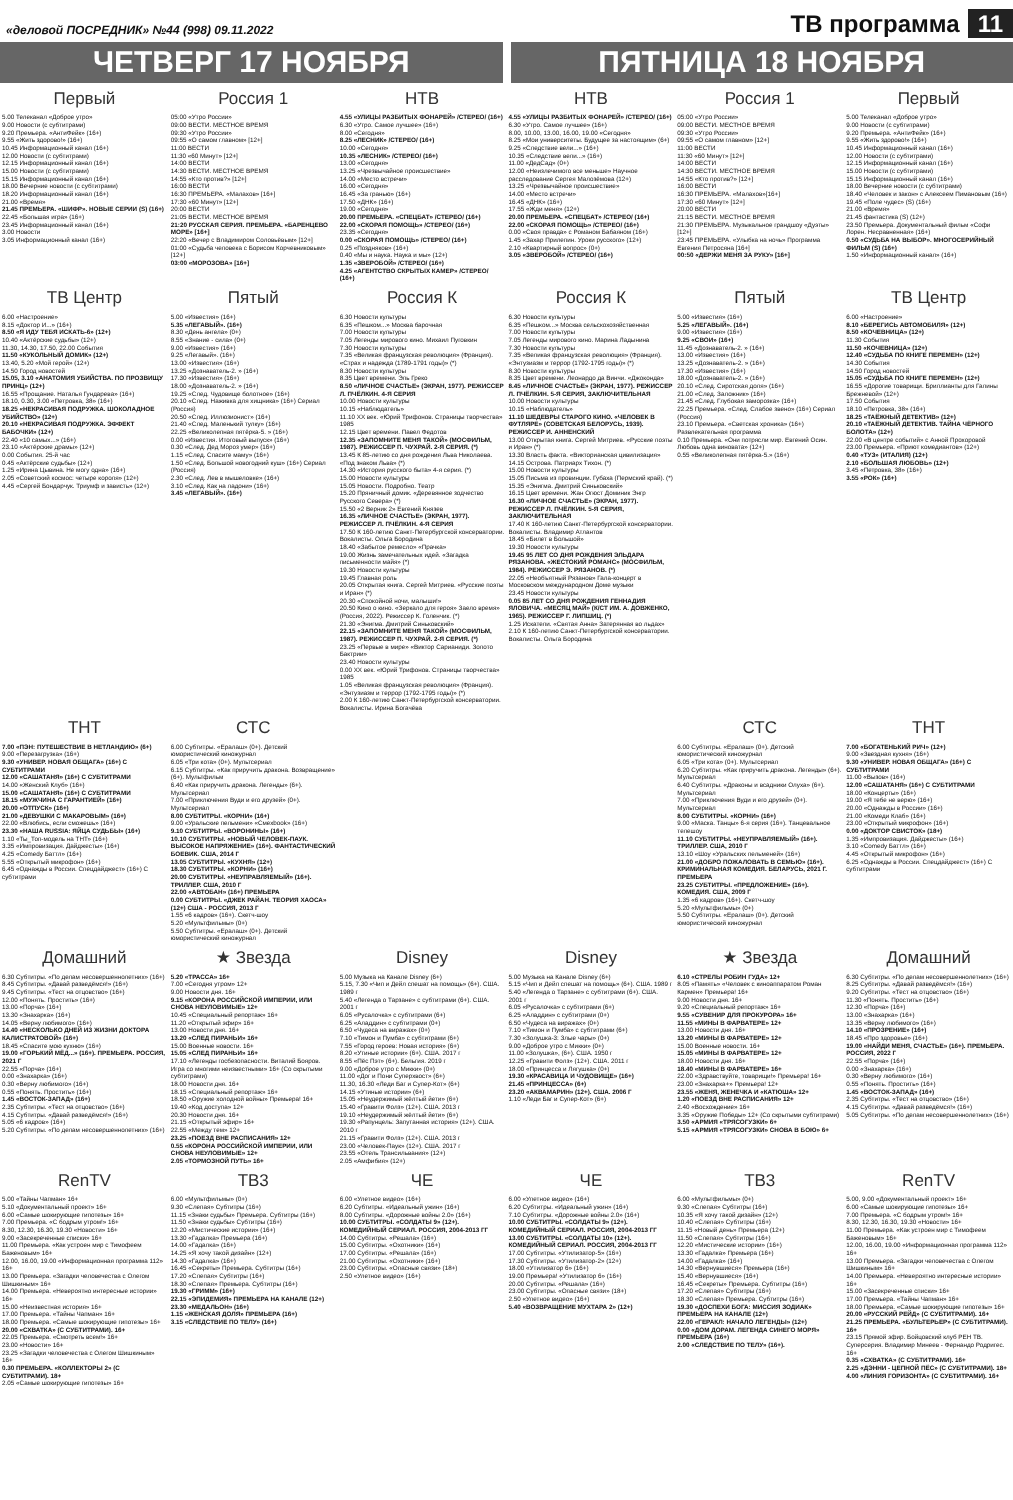«деловой ПОСРЕДНИК» №44 (998) 09.11.2022
ТВ программа 11
ЧЕТВЕРГ 17 НОЯБРЯ ПЯТНИЦА 18 НОЯБРЯ
Первый
Россия 1
НТВ
НТВ
Россия 1
Первый
5.00 Телеканал «Доброе утро»
9.00 Новости (с субтитрами)
9.20 Премьера. «АнтиФейк» (16+)
9.55 «Жить здорово!» (16+)
10.45 Информационный канал (16+)
12.00 Новости (с субтитрами)
12.15 Информационный канал (16+)
15.00 Новости (с субтитрами)
15.15 Информационный канал (16+)
18.00 Вечерние новости (с субтитрами)
18.20 Информационный канал (16+)
21.00 «Время»
21.45 ПРЕМЬЕРА. «ШИФР». НОВЫЕ СЕРИИ (S) (16+)
22.45 «Большая игра» (16+)
23.45 Информационный канал (16+)
3.00 Новости
3.05 Информационный канал (16+)
05:00 «Утро России»
09:00 ВЕСТИ. МЕСТНОЕ ВРЕМЯ
09:30 «Утро России»
09:55 «О самом главном» [12+]
11:00 ВЕСТИ
11:30 «60 Минут» [12+]
14:00 ВЕСТИ
14:30 ВЕСТИ. МЕСТНОЕ ВРЕМЯ
14:55 «Кто против?» [12+]
16:00 ВЕСТИ
16:30 ПРЕМЬЕРА. «Малахов» [16+]
17:30 «60 Минут» [12+]
20:00 ВЕСТИ
21:05 ВЕСТИ. МЕСТНОЕ ВРЕМЯ
21:20 РУССКАЯ СЕРИЯ. ПРЕМЬЕРА. «БАРЕНЦЕВО МОРЕ» [16+]
22:20 «Вечер с Владимиром Соловьёвым» [12+]
01:00 «Судьба человека с Борисом Корчевниковым» [12+]
03:00 «МОРОЗОВА» [16+]
4.55 «УЛИЦЫ РАЗБИТЫХ ФОНАРЕЙ» /СТЕРЕО/ (16+)
6.30 «Утро. Самое лучшее» (16+)
8.00 «Сегодня»
8.25 «ЛЕСНИК» /СТЕРЕО/ (16+)
10.00 «Сегодня»
10.35 «ЛЕСНИК» /СТЕРЕО/ (16+)
13.00 «Сегодня»
13.25 «Чрезвычайное происшествие»
14.00 «Место встречи»
16.00 «Сегодня»
16.45 «За гранью» (16+)
17.50 «ДНК» (16+)
19.00 «Сегодня»
20.00 ПРЕМЬЕРА. «СПЕЦБАТ» /СТЕРЕО/ (16+)
22.00 «СКОРАЯ ПОМОЩЬ» /СТЕРЕО/ (16+)
23.35 «Сегодня»
0.00 «СКОРАЯ ПОМОЩЬ» /СТЕРЕО/ (16+)
0.25 «Поздняков» (16+)
0.40 «Мы и наука. Наука и мы» (12+)
1.35 «ЗВЕРОБОЙ» /СТЕРЕО/ (16+)
4.25 «АГЕНТСТВО СКРЫТЫХ КАМЕР» /СТЕРЕО/ (16+)
4.55 «УЛИЦЫ РАЗБИТЫХ ФОНАРЕЙ» /СТЕРЕО/ (16+)
6.30 «Утро. Самое лучшее» (16+)
8.00, 10.00, 13.00, 16.00, 19.00 «Сегодня»
8.25 «Мои университеты. Будущее за настоящим» (6+)
9.25 «Следствие вели...» (16+)
10.35 «Следствие вели...» (16+)
11.00 «ДедСад» (0+)
12.00 «Неизлечимого все меньше» Научное расследование Сергея Малозёмова (12+)
13.25 «Чрезвычайное происшествие»
14.00 «Место встречи»
16.45 «ДНК» (16+)
17.55 «Жди меня» (12+)
20.00 ПРЕМЬЕРА. «СПЕЦБАТ» /СТЕРЕО/ (16+)
22.00 «СКОРАЯ ПОМОЩЬ» /СТЕРЕО/ (16+)
0.00 «Своя правда» с Романом Бабаяном (16+)
1.45 «Захар Прилепин. Уроки русского» (12+)
2.10 «Квартирный вопрос» (0+)
3.05 «ЗВЕРОБОЙ» /СТЕРЕО/ (16+)
05:00 «Утро России»
09:00 ВЕСТИ. МЕСТНОЕ ВРЕМЯ
09:30 «Утро России»
09:55 «О самом главном» [12+]
11:00 ВЕСТИ
11:30 «60 Минут» [12+]
14:00 ВЕСТИ
14:30 ВЕСТИ. МЕСТНОЕ ВРЕМЯ
14:55 «Кто против?» [12+]
16:00 ВЕСТИ
16:30 ПРЕМЬЕРА. «Малахов»[16+]
17:30 «60 Минут» [12+]
20:00 ВЕСТИ
21:15 ВЕСТИ. МЕСТНОЕ ВРЕМЯ
21:30 ПРЕМЬЕРА. Музыкальное грандшоу «Дуэты» [12+]
23:45 ПРЕМЬЕРА. «Улыбка на ночь» Программа Евгения Петросяна [16+]
00:50 «ДЕРЖИ МЕНЯ ЗА РУКУ» [16+]
5.00 Телеканал «Доброе утро»
9.00 Новости (с субтитрами)
9.20 Премьера. «АнтиФейк» (16+)
9.55 «Жить здорово!» (16+)
10.45 Информационный канал (16+)
12.00 Новости (с субтитрами)
12.15 Информационный канал (16+)
15.00 Новости (с субтитрами)
15.15 Информационный канал (16+)
18.00 Вечерние новости (с субтитрами)
18.40 «Человек и закон» с Алексеем Пимановым (16+)
19.45 «Поле чудес» (S) (16+)
21.00 «Время»
21.45 фантастика (S) (12+)
23.50 Премьера. Документальный фильм «Софи Лорен. Несравненная» (16+)
0.50 «СУДЬБА НА ВЫБОР». МНОГОСЕРИЙНЫЙ ФИЛЬМ (S) (16+)
1.50 «Информационный канал» (16+)
ТВ Центр
Пятый
Россия К
Россия К
Пятый
ТВ Центр
6.00 «Настроение»
8.15 «Доктор И...» (16+)
8.50 «Я ИДУ ТЕБЯ ИСКАТЬ-6» (12+)
10.40 «Актёрские судьбы» (12+)
11.30, 14.30, 17.50, 22.00 События
11.50 «КУКОЛЬНЫЙ ДОМИК» (12+)
13.40, 5.20 «Мой герой» (12+)
14.50 Город новостей
15.05, 3.10 «АНАТОМИЯ УБИЙСТВА. ПО ПРОЗВИЩУ ПРИНЦ» (12+)
16.55 «Прощание. Наталья Гундарева» (16+)
18.10, 0.30, 3.00 «Петровка, 38» (16+)
18.25 «НЕКРАСИВАЯ ПОДРУЖКА. ШОКОЛАДНОЕ УБИЙСТВО» (12+)
20.10 «НЕКРАСИВАЯ ПОДРУЖКА. ЭФФЕКТ БАБОЧКИ» (12+)
22.40 «10 самых...» (16+)
23.10 «Актёрские драмы» (12+)
0.00 События. 25-й час
0.45 «Актёрские судьбы» (12+)
1.25 «Ирина Цывина. Не могу одна» (16+)
2.05 «Советский космос: четыре короля» (12+)
4.45 «Сергей Бондарчук. Триумф и зависть» (12+)
5.00 «Известия» (16+)
5.35 «ЛЕГАВЫЙ». (16+)
8.30 «День ангела» (0+)
8.55 «Знание - сила» (0+)
9.00 «Известия» (16+)
9.25 «Легавый». (16+)
13.00 «Известия» (16+)
13.25 «Дознаватель-2. » (16+)
17.30 «Известия» (16+)
18.00 «Дознаватель-2. » (16+)
19.25 «След. Чудовище болотное» (16+)
20.10 «След. Наживка для хищника» (16+) Сериал (Россия)
20.50 «След. Иллюзионист» (16+)
21.40 «След. Маленький тулку» (16+)
22.25 «Великолепная пятёрка-5. » (16+)
0.00 «Известия. Итоговый выпуск» (16+)
0.30 «След. Дед Мороз умер» (16+)
1.15 «След. Спасите маму» (16+)
1.50 «След. Большой новогодний куш» (16+) Сериал (Россия)
2.30 «След. Лев в мышеловке» (16+)
3.10 «След. Как на ладони» (16+)
3.45 «ЛЕГАВЫЙ». (16+)
6.30 Новости культуры
6.35 «Пешком...» Москва барочная
7.00 Новости культуры
7.05 Легенды мирового кино. Михаил Пуговкин
7.30 Новости культуры
7.35 «Великая французская революция» (Франция). «Страх и надежда (1789-1791 годы)» (*)
8.30 Новости культуры
8.35 Цвет времени. Эль Греко
8.50 «ЛИЧНОЕ СЧАСТЬЕ» (ЭКРАН, 1977). РЕЖИССЕР Л. ПЧЁЛКИН. 4-Я СЕРИЯ
10.00 Новости культуры
10.15 «Наблюдатель»
11.10 XX век. «Юрий Трифонов. Страницы творчества» 1985
12.15 Цвет времени. Павел Федотов
12.35 «ЗАПОМНИТЕ МЕНЯ ТАКОЙ» (МОСФИЛЬМ, 1987). РЕЖИССЕР П. ЧУХРАЙ. 2-Я СЕРИЯ. (*)
13.45 К 85-летию со дня рождения Льва Николаева. «Под знаком Льва» (*)
14.30 «История русского быта» 4-я серия. (*)
15.00 Новости культуры
15.05 Новости. Подробно. Театр
15.20 Пряничный домик. «Деревянное зодчество Русского Севера» (*)
15.50 «2 Верник 2» Евгений Князев
16.35 «ЛИЧНОЕ СЧАСТЬЕ» (ЭКРАН, 1977). РЕЖИССЕР Л. ПЧЁЛКИН. 4-Я СЕРИЯ
17.50 К 160-летию Санкт-Петербургской консерватории. Вокалисты. Ольга Бородина
18.40 «Забытое ремесло» «Прачка»
19.00 Жизнь замечательных идей. «Загадка письменности майя» (*)
19.30 Новости культуры
19.45 Главная роль
20.05 Открытая книга. Сергей Митриев. «Русские поэты и Иран» (*)
20.30 «Спокойной ночи, малыши!»
20.50 Кино о кино. «Зеркало для героя» Заело время» (Россия, 2022). Режиссер К. Голенчик. (*)
21.30 «Энигма. Дмитрий Синьковский»
22.15 «ЗАПОМНИТЕ МЕНЯ ТАКОЙ» (МОСФИЛЬМ, 1987). РЕЖИССЕР П. ЧУХРАЙ. 2-Я СЕРИЯ. (*)
23.25 «Первые в мире» «Виктор Сарианиди. Золото Бактрии»
23.40 Новости культуры
0.00 XX век. «Юрий Трифонов. Страницы творчества» 1985
1.05 «Великая французская революция» (Франция). «Энтузиазм и террор (1792-1795 годы)» (*)
2.00 К 160-летию Санкт-Петербургской консерватории. Вокалисты. Ирина Богачёва
6.30 Новости культуры
6.35 «Пешком...» Москва сельскохозяйственная
7.00 Новости культуры
7.05 Легенды мирового кино. Марина Ладынина
7.30 Новости культуры
7.35 «Великая французская революция» (Франция). «Энтузиазм и террор (1792-1795 годы)» (*)
8.30 Новости культуры
8.35 Цвет времени. Леонардо да Винчи. «Джоконда»
8.45 «ЛИЧНОЕ СЧАСТЬЕ» (ЭКРАН, 1977). РЕЖИССЕР Л. ПЧЁЛКИН. 5-Я СЕРИЯ, ЗАКЛЮЧИТЕЛЬНАЯ
10.00 Новости культуры
10.15 «Наблюдатель»
11.10 ШЕДЕВРЫ СТАРОГО КИНО. «ЧЕЛОВЕК В ФУТЛЯРЕ» (СОВЕТСКАЯ БЕЛОРУСЬ, 1939). РЕЖИССЕР И. АННЕНСКИЙ
13.00 Открытая книга. Сергей Митриев. «Русские поэты и Иран» (*)
13.30 Власть факта. «Викторианская цивилизация»
14.15 Острова. Патриарх Тихон. (*)
15.00 Новости культуры
15.05 Письма из провинции. Губаха (Пермский край). (*)
15.35 «Энигма. Дмитрий Синьковский»
16.15 Цвет времени. Жан Огюст Доминик Энгр
16.30 «ЛИЧНОЕ СЧАСТЬЕ» (ЭКРАН, 1977). РЕЖИССЕР Л. ПЧЁЛКИН. 5-Я СЕРИЯ, ЗАКЛЮЧИТЕЛЬНАЯ
17.40 К 160-летию Санкт-Петербургской консерватории. Вокалисты. Владимир Атлантов
18.45 «Билет в Большой»
19.30 Новости культуры
19.45 95 ЛЕТ СО ДНЯ РОЖДЕНИЯ ЭЛЬДАРА РЯЗАНОВА. «ЖЕСТОКИЙ РОМАНС» (МОСФИЛЬМ, 1984). РЕЖИССЕР Э. РЯЗАНОВ. (*)
22.05 «Необъятный Рязанов» Гала-концерт в Московском международном Доме музыки
23.45 Новости культуры
0.05 85 ЛЕТ СО ДНЯ РОЖДЕНИЯ ГЕННАДИЯ ЯЛОВИЧА. «МЕСЯЦ МАЙ» (К/СТ ИМ. А. ДОВЖЕНКО, 1965). РЕЖИССЕР Г. ЛИПШИЦ. (*)
1.25 Искатели. «Святая Анна» Затерянная во льдах»
2.10 К 160-летию Санкт-Петербургской консерватории. Вокалисты. Ольга Бородина
5.00 «Известия» (16+)
5.25 «ЛЕГАВЫЙ». (16+)
9.00 «Известия» (16+)
9.25 «СВОИ» (16+)
11.45 «Дознаватель-2. » (16+)
13.00 «Известия» (16+)
13.25 «Дознаватель-2. » (16+)
17.30 «Известия» (16+)
18.00 «Дознаватель-2. » (16+)
20.10 «След. Сиротская доля» (16+)
21.00 «След. Заложник» (16+)
21.45 «След. Глубокая заморозка» (16+)
22.25 Премьера. «След. Слабое звено» (16+) Сериал (Россия)
23.10 Премьера. «Светская хроника» (16+) Развлекательная программа
0.10 Премьера. «Они потрясли мир. Евгений Осин. Любовь одна виновата» (12+)
0.55 «Великолепная пятёрка-5.» (16+)
6.00 «Настроение»
8.10 «БЕРЕГИСЬ АВТОМОБИЛЯ» (12+)
8.50 «КОЧЕВНИЦА» (12+)
11.30 События
11.50 «КОЧЕВНИЦА» (12+)
12.40 «СУДЬБА ПО КНИГЕ ПЕРЕМЕН» (12+)
14.30 События
14.50 Город новостей
15.05 «СУДЬБА ПО КНИГЕ ПЕРЕМЕН» (12+)
16.55 «Дорогие товарищи. Бриллианты для Галины Брежневой» (12+)
17.50 События
18.10 «Петровка, 38» (16+)
18.25 «ТАЁЖНЫЙ ДЕТЕКТИВ» (12+)
20.10 «ТАЁЖНЫЙ ДЕТЕКТИВ. ТАЙНА ЧЁРНОГО БОЛОТА» (12+)
22.00 «В центре событий» с Анной Прохоровой
23.00 Премьера. «Приют комедиантов» (12+)
0.40 «ТУЗ» (ИТАЛИЯ) (12+)
2.10 «БОЛЬШАЯ ЛЮБОВЬ» (12+)
3.45 «Петровка, 38» (16+)
3.55 «РОК» (16+)
ТНТ
СТС
СТС
ТНТ
7.00 «ПЭН: ПУТЕШЕСТВИЕ В НЕТЛАНДИЮ» (6+)
9.00 «Перезагрузка» (16+)
9.30 «УНИВЕР. НОВАЯ ОБЩАГА» (16+) С СУБТИТРАМИ
12.00 «САШАТАНЯ» (16+) С СУБТИТРАМИ
14.00 «Женский Клуб» (16+)
15.00 «САШАТАНЯ» (16+) С СУБТИТРАМИ
18.15 «МУЖЧИНА С ГАРАНТИЕЙ» (16+)
20.00 «ОТПУСК» (16+)
21.00 «ДЕВУШКИ С МАКАРОВЫМ» (16+)
22.00 «Влюбись, если сможешь» (16+)
23.30 «НАША RUSSIA: ЯЙЦА СУДЬБЫ» (16+)
1.10 «Ты_Топ-модель на ТНТ» (16+)
3.35 «Импровизация. Дайджесты» (16+)
4.25 «Comedy Баттл» (16+)
5.55 «Открытый микрофон» (16+)
6.45 «Однажды в России. Спецдайджест» (16+) С субтитрами
6.00 Субтитры. «Ералаш» (0+). Детский юмористический киножурнал
6.05 «Три кота» (0+). Мультсериал
6.15 Субтитры. «Как приручить дракона. Возвращение» (6+). Мультфильм
6.40 «Как приручить дракона. Легенды» (6+). Мультсериал
7.00 «Приключения Вуди и его друзей» (0+). Мультсериал
8.00 СУБТИТРЫ. «КОРНИ» (16+)
9.00 «Уральские пельмени» «Смехbook» (16+)
9.10 СУБТИТРЫ. «ВОРОНИНЫ» (16+)
10.10 СУБТИТРЫ. «НОВЫЙ ЧЕЛОВЕК-ПАУК. ВЫСОКОЕ НАПРЯЖЕНИЕ» (16+). ФАНТАСТИЧЕСКИЙ БОЕВИК. США, 2014 Г
13.05 СУБТИТРЫ. «КУХНЯ» (12+)
18.30 СУБТИТРЫ. «КОРНИ» (16+)
20.00 СУБТИТРЫ. «НЕУПРАВЛЯЕМЫЙ» (16+). ТРИЛЛЕР. США, 2010 Г
22.00 «АВТОБАН» (16+) ПРЕМЬЕРА
0.00 СУБТИТРЫ. «ДЖЕК РАЙАН. ТЕОРИЯ ХАОСА» (12+) США - РОССИЯ, 2013 Г
1.55 «6 кадров» (16+). Скетч-шоу
5.20 «Мультфильмы» (0+)
5.50 Субтитры. «Ералаш» (0+). Детский юмористический киножурнал
6.00 Субтитры. «Ералаш» (0+). Детский юмористический киножурнал
6.05 «Три кота» (0+). Мультсериал
6.20 Субтитры. «Как приручить дракона. Легенды» (6+). Мультсериал
6.40 Субтитры. «Драконы и всадники Олуха» (6+). Мультсериал
7.00 «Приключения Вуди и его друзей» (0+). Мультсериал
8.00 СУБТИТРЫ. «КОРНИ» (16+)
9.00 «Маска. Танцы» 6-я серия (16+). Танцевальное телешоу
11.10 СУБТИТРЫ. «НЕУПРАВЛЯЕМЫЙ» (16+). ТРИЛЛЕР. США, 2010 Г
13.10 «Шоу «Уральских пельменей» (16+)
21.00 «ДОБРО ПОЖАЛОВАТЬ В СЕМЬЮ» (16+). КРИМИНАЛЬНАЯ КОМЕДИЯ. БЕЛАРУСЬ, 2021 Г. ПРЕМЬЕРА
23.25 СУБТИТРЫ. «ПРЕДЛОЖЕНИЕ» (16+). КОМЕДИЯ. США, 2009 Г
1.35 «6 кадров» (16+). Скетч-шоу
5.20 «Мультфильмы» (0+)
5.50 Субтитры. «Ералаш» (0+). Детский юмористический киножурнал
7.00 «БОГАТЕНЬКИЙ РИЧ» (12+)
9.00 «Звездная кухня» (16+)
9.30 «УНИВЕР. НОВАЯ ОБЩАГА» (16+) С СУБТИТРАМИ
11.00 «Вызов» (16+)
12.00 «САШАТАНЯ» (16+) С СУБТИТРАМИ
18.00 «Концерты» (16+)
19.00 «Я тебе не верю» (16+)
20.00 «Однажды в России» (16+)
21.00 «Комеди Клаб» (16+)
23.00 «Открытый микрофон» (16+)
0.00 «ДОКТОР СВИСТОК» (18+)
1.35 «Импровизация. Дайджесты» (16+)
3.10 «Comedy Баттл» (16+)
4.45 «Открытый микрофон» (16+)
6.25 «Однажды в России. Спецдайджест» (16+) С субтитрами
Домашний
★ Звезда
Disney
Disney
★ Звезда
Домашний
6.30 Субтитры. «По делам несовершеннолетних» (16+)
8.45 Субтитры. «Давай разведёмся!» (16+)
9.45 Субтитры. «Тест на отцовство» (16+)
12.00 «Понять. Простить» (16+)
13.00 «Порча» (16+)
13.30 «Знахарка» (16+)
14.05 «Верну любимого» (16+)
14.40 «НЕСКОЛЬКО ДНЕЙ ИЗ ЖИЗНИ ДОКТОРА КАЛИСТРАТОВОЙ» (16+)
18.45 «Спасите мою кухню» (16+)
19.00 «ГОРЬКИЙ МЁД...» (16+). ПРЕМЬЕРА. РОССИЯ, 2021 Г
22.55 «Порча» (16+)
0.00 «Знахарка» (16+)
0.30 «Верну любимого» (16+)
0.55 «Понять. Простить» (16+)
1.45 «ВОСТОК-ЗАПАД» (16+)
2.35 Субтитры. «Тест на отцовство» (16+)
4.15 Субтитры. «Давай разведёмся!» (16+)
5.05 «6 кадров» (16+)
5.20 Субтитры. «По делам несовершеннолетних» (16+)
5.20 «ТРАССА» 16+
7.00 «Сегодня утром» 12+
9.00 Новости дня. 16+
9.15 «КОРОНА РОССИЙСКОЙ ИМПЕРИИ, ИЛИ СНОВА НЕУЛОВИМЫЕ» 12+
10.45 «Специальный репортаж» 16+
11.20 «Открытый эфир» 16+
13.00 Новости дня. 16+
13.20 «СЛЕД ПИРАНЬИ» 16+
15.00 Военные новости. 16+
15.05 «СЛЕД ПИРАНЬИ» 16+
17.10 «Легенды госбезопасности. Виталий Бояров. Игра со многими неизвестными» 16+ (Со скрытыми субтитрами)
18.00 Новости дня. 16+
18.15 «Специальный репортаж» 16+
18.50 «Оружие холодной войны» Премьера! 16+
19.40 «Код доступа» 12+
20.30 Новости дня. 16+
21.15 «Открытый эфир» 16+
22.55 «Между тем» 12+
23.25 «ПОЕЗД ВНЕ РАСПИСАНИЯ» 12+
0.55 «КОРОНА РОССИЙСКОЙ ИМПЕРИИ, ИЛИ СНОВА НЕУЛОВИМЫЕ» 12+
2.05 «ТОРМОЗНОЙ ПУТЬ» 16+
5.00 Музыка на Канале Disney (6+)
5.15, 7.30 «Чип и Дейл спешат на помощь» (6+). США. 1989 г
5.40 «Легенда о Тарзане» с субтитрами (6+). США. 2001 г
6.05 «Русалочка» с субтитрами (6+)
6.25 «Аладдин» с субтитрами (0+)
6.50 «Чудеса на виражах» (0+)
7.10 «Тимон и Пумба» с субтитрами (6+)
7.55 «Город героев: Новая история» (6+)
8.20 «Утиные истории» (6+). США. 2017 г
8.55 «Пёс Пэт» (6+). Бельгия. 2019 г
9.00 «Доброе утро с Микки» (0+)
11.00 «Дог и Пони Суперхвост» (6+)
11.30, 16.30 «Леди Баг и Супер-Кот» (6+)
14.15 «Утиные истории» (6+)
15.05 «Неудержимый жёлтый йети» (6+)
15.40 «Гравити Фолз» (12+). США. 2013 г
19.10 «Неудержимый жёлтый йети» (6+)
19.30 «Рапунцель: Запутанная история» (12+). США. 2010 г
21.15 «Гравити Фолз» (12+). США. 2013 г
23.00 «Человек-Паук» (12+). США. 2017 г
23.55 «Отель Трансильвания» (12+)
2.05 «Амфибия» (12+)
5.00 Музыка на Канале Disney (6+)
5.15 «Чип и Дейл спешат на помощь» (6+). США. 1989 г
5.40 «Легенда о Тарзане» с субтитрами (6+). США. 2001 г
6.05 «Русалочка» с субтитрами (6+)
6.25 «Аладдин» с субтитрами (0+)
6.50 «Чудеса на виражах» (0+)
7.10 «Тимон и Пумба» с субтитрами (6+)
7.30 «Золушка-3: Злые чары» (0+)
9.00 «Доброе утро с Микки» (0+)
11.00 «Золушка», (6+). США. 1950 г
12.25 «Гравити Фолз» (12+). США. 2011 г
18.00 «Принцесса и Лягушка» (0+)
19.30 «КРАСАВИЦА И ЧУДОВИЩЕ» (16+)
21.45 «ПРИНЦЕССА» (6+)
23.20 «АКВАМАРИН» (12+). США. 2006 Г
1.10 «Леди Баг и Супер-Кот» (6+)
6.10 «СТРЕЛЫ РОБИН ГУДА» 12+
8.05 «Память» «Человек с киноаппаратом Роман Кармен» Премьера! 16+
9.00 Новости дня. 16+
9.20 «Специальный репортаж» 16+
9.55 «СУВЕНИР ДЛЯ ПРОКУРОРА» 16+
11.55 «МИНЫ В ФАРВАТЕРЕ» 12+
13.00 Новости дня. 16+
13.20 «МИНЫ В ФАРВАТЕРЕ» 12+
15.00 Военные новости. 16+
15.05 «МИНЫ В ФАРВАТЕРЕ» 12+
18.00 Новости дня. 16+
18.40 «МИНЫ В ФАРВАТЕРЕ» 16+
22.00 «Здравствуйте, товарищи!» Премьера! 16+
23.00 «Знахарка+» Премьера! 12+
23.55 «ЖЕНЯ, ЖЕНЕЧКА И «КАТЮША» 12+
1.20 «ПОЕЗД ВНЕ РАСПИСАНИЯ» 12+
2.40 «Восхождение» 16+
3.35 «Оружие Победы» 12+ (Со скрытыми субтитрами)
3.50 «АРМИЯ «ТРЯСОГУЗКИ» 6+
5.15 «АРМИЯ «ТРЯСОГУЗКИ» СНОВА В БОЮ» 6+
6.30 Субтитры. «По делам несовершеннолетних» (16+)
8.25 Субтитры. «Давай разведёмся!» (16+)
9.20 Субтитры. «Тест на отцовство» (16+)
11.30 «Понять. Простить» (16+)
12.30 «Порча» (16+)
13.00 «Знахарка» (16+)
13.35 «Верну любимого» (16+)
14.10 «ПРОЗРЕНИЕ» (16+)
18.45 «Про здоровье» (16+)
19.00 «НАЙДИ МЕНЯ, СЧАСТЬЕ» (16+). ПРЕМЬЕРА. РОССИЯ, 2022 Г
22.55 «Порча» (16+)
0.00 «Знахарка» (16+)
0.30 «Верну любимого» (16+)
0.55 «Понять. Простить» (16+)
1.45 «ВОСТОК-ЗАПАД» (16+)
2.35 Субтитры. «Тест на отцовство» (16+)
4.15 Субтитры. «Давай разведёмся!» (16+)
5.05 Субтитры. «По делам несовершеннолетних» (16+)
RenTV
ТВ3
ЧЕ
ЧЕ
ТВ3
RenTV
5.00 «Тайны Чапман» 16+
5.10 «Документальный проект» 16+
6.00 «Самые шокирующие гипотезы» 16+
7.00 Премьера. «С бодрым утром!» 16+
8.30, 12.30, 16.30, 19.30 «Новости» 16+
9.00 «Засекреченные списки» 16+
11.00 Премьера. «Как устроен мир с Тимофеем Баженовым» 16+
12.00, 16.00, 19.00 «Информационная программа 112» 16+
13.00 Премьера. «Загадки человечества с Олегом Шишкиным» 16+
14.00 Премьера. «Невероятно интересные истории» 16+
15.00 «Неизвестная история» 16+
17.00 Премьера. «Тайны Чапман» 16+
18.00 Премьера. «Самые шокирующие гипотезы» 16+
20.00 «СХВАТКА» (С СУБТИТРАМИ). 16+
22.05 Премьера. «Смотреть всем!» 16+
23.00 «Новости» 16+
23.25 «Загадки человечества с Олегом Шишкиным» 16+
0.30 ПРЕМЬЕРА. «КОЛЛЕКТОРЫ 2» (С СУБТИТРАМИ). 18+
2.05 «Самые шокирующие гипотезы» 16+
6.00 «Мультфильмы» (0+)
9.30 «Слепая» Субтитры (16+)
11.15 «Знаки судьбы» Премьера. Субтитры (16+)
11.50 «Знаки судьбы» Субтитры (16+)
12.20 «Мистические истории» (16+)
13.30 «Гадалка» Премьера (16+)
14.00 «Гадалка» (16+)
14.25 «Я хочу такой дизайн» (12+)
14.30 «Гадалка» (16+)
16.45 «Секреты» Премьера. Субтитры (16+)
17.20 «Слепая» Субтитры (16+)
18.30 «Слепая» Премьера. Субтитры (16+)
19.30 «ГРИММ» (16+)
22.15 «ЭПИДЕМИЯ» ПРЕМЬЕРА НА КАНАЛЕ (12+)
23.30 «МЕДАЛЬОН» (16+)
1.15 «ЖЕНСКАЯ ДОЛЯ» ПРЕМЬЕРА (16+)
3.15 «СЛЕДСТВИЕ ПО ТЕЛУ» (16+)
6.00 «Улетное видео» (16+)
6.20 Субтитры. «Идеальный ужин» (16+)
8.00 Субтитры. «Дорожные войны 2.0» (16+)
10.00 СУБТИТРЫ. «СОЛДАТЫ 9» (12+). КОМЕДИЙНЫЙ СЕРИАЛ. РОССИЯ, 2004-2013 ГГ
14.00 Субтитры. «Решала» (16+)
15.00 Субтитры. «Охотники» (16+)
17.00 Субтитры. «Решала» (16+)
21.00 Субтитры. «Охотники» (16+)
23.00 Субтитры. «Опасные связи» (18+)
2.50 «Улетное видео» (16+)
6.00 «Улетное видео» (16+)
6.20 Субтитры. «Идеальный ужин» (16+)
7.10 Субтитры. «Дорожные войны 2.0» (16+)
10.00 СУБТИТРЫ. «СОЛДАТЫ 9» (12+). КОМЕДИЙНЫЙ СЕРИАЛ. РОССИЯ, 2004-2013 ГГ
13.00 СУБТИТРЫ. «СОЛДАТЫ 10» (12+). КОМЕДИЙНЫЙ СЕРИАЛ. РОССИЯ, 2004-2013 ГГ
17.00 Субтитры. «Утилизатор-5» (16+)
17.30 Субтитры. «Утилизатор-2» (12+)
18.00 «Утилизатор 6» (16+)
19.00 Премьера! «Утилизатор 6» (16+)
20.00 Субтитры. «Решала» (16+)
23.00 Субтитры. «Опасные связи» (18+)
2.50 «Улетное видео» (16+)
5.40 «ВОЗВРАЩЕНИЕ МУХТАРА 2» (12+)
6.00 «Мультфильмы» (0+)
9.30 «Слепая» Субтитры (16+)
10.35 «Я хочу такой дизайн» (12+)
10.40 «Слепая» Субтитры (16+)
11.15 «Новый день» Премьера (12+)
11.50 «Слепая» Субтитры (16+)
12.20 «Мистические истории» (16+)
13.30 «Гадалка» Премьера (16+)
14.00 «Гадалка» (16+)
14.30 «Вернувшиеся» Премьера (16+)
15.40 «Вернувшиеся» (16+)
16.45 «Секреты» Премьера. Субтитры (16+)
17.20 «Слепая» Субтитры (16+)
18.30 «Слепая» Премьера. Субтитры (16+)
19.30 «ДОСПЕХИ БОГА: МИССИЯ ЗОДИАК» ПРЕМЬЕРА НА КАНАЛЕ (12+)
22.00 «ГЕРАКЛ: НАЧАЛО ЛЕГЕНДЫ» (12+)
0.00 «ДОМ ДОРАМ. ЛЕГЕНДА СИНЕГО МОРЯ» ПРЕМЬЕРА (16+)
2.00 «СЛЕДСТВИЕ ПО ТЕЛУ» (16+).
5.00, 9.00 «Документальный проект» 16+
6.00 «Самые шокирующие гипотезы» 16+
7.00 Премьера. «С бодрым утром!» 16+
8.30, 12.30, 16.30, 19.30 «Новости» 16+
11.00 Премьера. «Как устроен мир с Тимофеем Баженовым» 16+
12.00, 16.00, 19.00 «Информационная программа 112» 16+
13.00 Премьера. «Загадки человечества с Олегом Шишкиным» 16+
14.00 Премьера. «Невероятно интересные истории» 16+
15.00 «Засекреченные списки» 16+
17.00 Премьера. «Тайны Чапман» 16+
18.00 Премьера. «Самые шокирующие гипотезы» 16+
20.00 «РУССКИЙ РЕЙД» (С СУБТИТРАМИ). 16+
21.25 ПРЕМЬЕРА. «БУЛЬТЕРЬЕР» (С СУБТИТРАМИ). 16+
23.15 Прямой эфир. Бойцовский клуб РЕН ТВ. Суперсерия. Владимир Минеев - Фернандо Родригес. 16+
0.35 «СХВАТКА» (С СУБТИТРАМИ). 16+
2.25 «ДЭННИ - ЦЕПНОЙ ПЁС» (С СУБТИТРАМИ). 18+
4.00 «ЛИНИЯ ГОРИЗОНТА» (С СУБТИТРАМИ). 16+